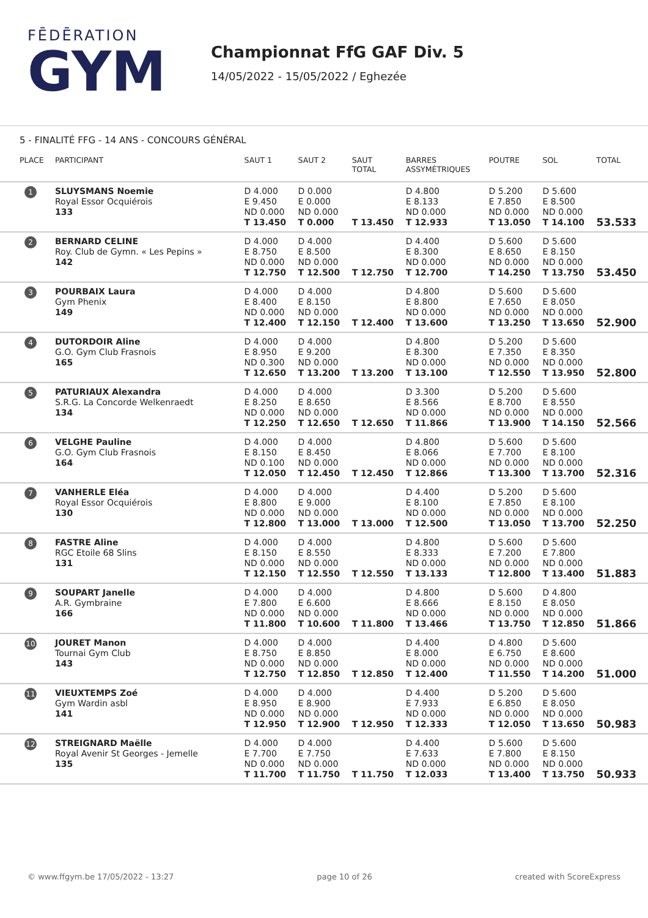FĒDĒRATION
GYM
Championnat FfG GAF Div. 5
14/05/2022 - 15/05/2022 / Eghezée
5 - FINALITÉ FFG - 14 ANS - CONCOURS GÉNÉRAL
| PLACE | PARTICIPANT | SAUT 1 | SAUT 2 | SAUT TOTAL | BARRES ASSYMÉTRIQUES | POUTRE | SOL | TOTAL |
| --- | --- | --- | --- | --- | --- | --- | --- | --- |
| 1 | SLUYSMANS Noemie Royal Essor Ocquiérois 133 | D 4.000 E 9.450 ND 0.000 T 13.450 | D 0.000 E 0.000 ND 0.000 T 0.000 | T 13.450 | D 4.800 E 8.133 ND 0.000 T 12.933 | D 5.200 E 7.850 ND 0.000 T 13.050 | D 5.600 E 8.500 ND 0.000 T 14.100 | 53.533 |
| 2 | BERNARD CELINE Roy. Club de Gymn. « Les Pepins » 142 | D 4.000 E 8.750 ND 0.000 T 12.750 | D 4.000 E 8.500 ND 0.000 T 12.500 | T 12.750 | D 4.400 E 8.300 ND 0.000 T 12.700 | D 5.600 E 8.650 ND 0.000 T 14.250 | D 5.600 E 8.150 ND 0.000 T 13.750 | 53.450 |
| 3 | POURBAIX Laura Gym Phenix 149 | D 4.000 E 8.400 ND 0.000 T 12.400 | D 4.000 E 8.150 ND 0.000 T 12.150 | T 12.400 | D 4.800 E 8.800 ND 0.000 T 13.600 | D 5.600 E 7.650 ND 0.000 T 13.250 | D 5.600 E 8.050 ND 0.000 T 13.650 | 52.900 |
| 4 | DUTORDOIR Aline G.O. Gym Club Frasnois 165 | D 4.000 E 8.950 ND 0.300 T 12.650 | D 4.000 E 9.200 ND 0.000 T 13.200 | T 13.200 | D 4.800 E 8.300 ND 0.000 T 13.100 | D 5.200 E 7.350 ND 0.000 T 12.550 | D 5.600 E 8.350 ND 0.000 T 13.950 | 52.800 |
| 5 | PATURIAUX Alexandra S.R.G. La Concorde Welkenraedt 134 | D 4.000 E 8.250 ND 0.000 T 12.250 | D 4.000 E 8.650 ND 0.000 T 12.650 | T 12.650 | D 3.300 E 8.566 ND 0.000 T 11.866 | D 5.200 E 8.700 ND 0.000 T 13.900 | D 5.600 E 8.550 ND 0.000 T 14.150 | 52.566 |
| 6 | VELGHE Pauline G.O. Gym Club Frasnois 164 | D 4.000 E 8.150 ND 0.100 T 12.050 | D 4.000 E 8.450 ND 0.000 T 12.450 | T 12.450 | D 4.800 E 8.066 ND 0.000 T 12.866 | D 5.600 E 7.700 ND 0.000 T 13.300 | D 5.600 E 8.100 ND 0.000 T 13.700 | 52.316 |
| 7 | VANHERLE Eléa Royal Essor Ocquiérois 130 | D 4.000 E 8.800 ND 0.000 T 12.800 | D 4.000 E 9.000 ND 0.000 T 13.000 | T 13.000 | D 4.400 E 8.100 ND 0.000 T 12.500 | D 5.200 E 7.850 ND 0.000 T 13.050 | D 5.600 E 8.100 ND 0.000 T 13.700 | 52.250 |
| 8 | FASTRE Aline RGC Etoile 68 Slins 131 | D 4.000 E 8.150 ND 0.000 T 12.150 | D 4.000 E 8.550 ND 0.000 T 12.550 | T 12.550 | D 4.800 E 8.333 ND 0.000 T 13.133 | D 5.600 E 7.200 ND 0.000 T 12.800 | D 5.600 E 7.800 ND 0.000 T 13.400 | 51.883 |
| 9 | SOUPART Janelle A.R. Gymbraine 166 | D 4.000 E 7.800 ND 0.000 T 11.800 | D 4.000 E 6.600 ND 0.000 T 10.600 | T 11.800 | D 4.800 E 8.666 ND 0.000 T 13.466 | D 5.600 E 8.150 ND 0.000 T 13.750 | D 4.800 E 8.050 ND 0.000 T 12.850 | 51.866 |
| 10 | JOURET Manon Tournai Gym Club 143 | D 4.000 E 8.750 ND 0.000 T 12.750 | D 4.000 E 8.850 ND 0.000 T 12.850 | T 12.850 | D 4.400 E 8.000 ND 0.000 T 12.400 | D 4.800 E 6.750 ND 0.000 T 11.550 | D 5.600 E 8.600 ND 0.000 T 14.200 | 51.000 |
| 11 | VIEUXTEMPS Zoé Gym Wardin asbl 141 | D 4.000 E 8.950 ND 0.000 T 12.950 | D 4.000 E 8.900 ND 0.000 T 12.900 | T 12.950 | D 4.400 E 7.933 ND 0.000 T 12.333 | D 5.200 E 6.850 ND 0.000 T 12.050 | D 5.600 E 8.050 ND 0.000 T 13.650 | 50.983 |
| 12 | STREIGNARD Maëlle Royal Avenir St Georges - Jemelle 135 | D 4.000 E 7.700 ND 0.000 T 11.700 | D 4.000 E 7.750 ND 0.000 T 11.750 | T 11.750 | D 4.400 E 7.633 ND 0.000 T 12.033 | D 5.600 E 7.800 ND 0.000 T 13.400 | D 5.600 E 8.150 ND 0.000 T 13.750 | 50.933 |
© www.ffgym.be 17/05/2022 - 13:27 page 10 of 26 created with ScoreExpress